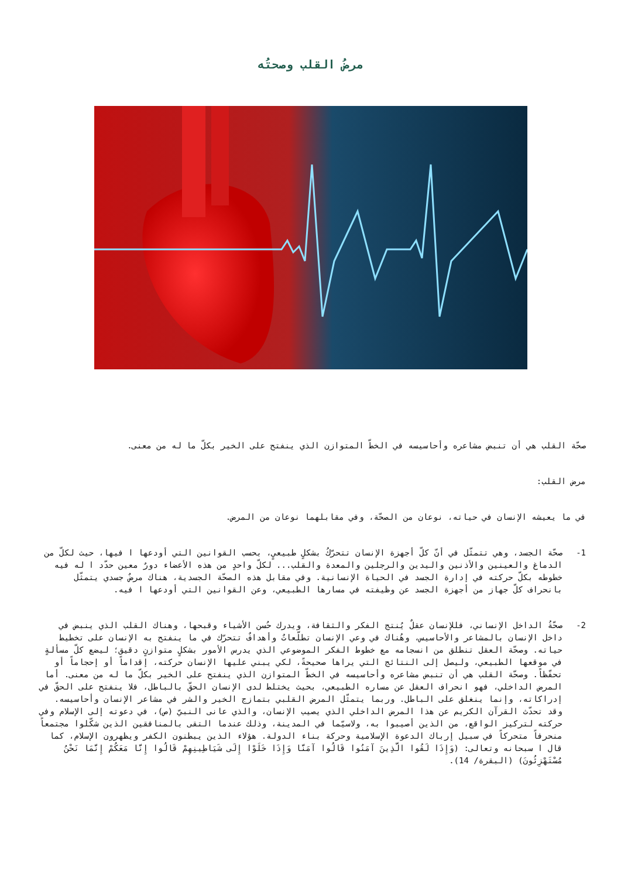مرضُ القلب وصحتُه
صحّة القلب هي أن تنبض مشاعره وأحاسيسه في الخطّ المتوازن الذي ينفتح على الخير بكلّ ما له من معنى.
مرض القلب:
في ما يعيشه الإنسان في حياته، نوعان من الصحّة، وفي مقابلهما نوعان من المرض.
1- صحّة الجسد، وهي تتمثّل في أنّ كلّ أجهزة الإنسان تتحرّكُ بشكلٍ طبيعيٍ، بحسب القوانين التي أودعها ا فيها، حيث لكلّ من الدماغ والعينين والأذنين واليدين والرجلين والمعدة والقلب... لكلّ واحدٍ من هذه الأعضاء دورٌ معين حدّد ا له فيه خطوطه بكلّ حركته في إدارة الجسد في الحياة الإنسانية. وفي مقابل هذه الصحّة الجسدية، هناك مرضٌ جسدي يتمثّل بانحراف كلّ جهاز من أجهزة الجسد عن وظيفته في مسارها الطبيعي، وعن القوانين التي أودعها ا فيه.
2- صحّةُ الداخل الإنساني، فللإنسان عقلٌ يُنتج الفكر والثقافة، ويدرك حُسن الأشياء وقبحها، وهناك القلب الذي ينبض في داخل الإنسان بالمشاعر والأحاسيس، وهُناك في وعي الإنسان تطلّعاتٌ وأهدافٌ تتحرّك في ما ينفتح به الإنسان على تخطيط حياته. وصحّة العقل تنطلق من انسجامه مع خطوط الفكر الموضوعي الذي يدرس الأمور بشكلٍ متوازنٍ دقيق؛ ليضع كلّ مسألةٍ في موقعها الطبيعي، وليصل إلى النتائج التي يراها صحيحةً، لكي يبني عليها الإنسان حركته، إقداماً أو إحجاماً أو تحفّظاً. وصحّة القلب هي أن تنبض مشاعره وأحاسيسه في الخطّ المتوازن الذي ينفتح على الخير بكلّ ما له من معنى. أما المرض الداخلي، فهو انحراف العقل عن مساره الطبيعي، بحيث يختلط لدى الإنسان الحقّ بالباطل، فلا ينفتح على الحقّ في إدراكاته، وإنما ينغلق على الباطل. وربما يتمثّل المرض القلبي بتمازج الخير والشر في مشاعر الإنسان وأحاسيسه. وقد تحدّث القرآن الكريم عن هذا المرض الداخلي الذي يصيب الإنسان، والذي عانى النبيّ (ص)، في دعوته إلى الإسلام وفي حركته لتركيز الواقع، من الذين أصيبوا به، ولاسيّما في المدينة، وذلك عندما التقى بالمنافقين الذين شكّلوا مجتمعاً منحرفاً متحركاً في سبيل إرباك الدعوة الإسلامية وحركة بناء الدولة. هؤلاء الذين يبطنون الكفر ويظهرون الإسلام، كما قال ا سبحانه وتعالى: (وَإِذَا لَقُوا الَّذِينَ آمَنُوا قَالُوا آمَنَّا وَإِذَا خَلَوْا إِلَى شَيَاطِينِهِمْ قَالُوا إِنَّا مَعَكُمْ إِنَّمَا نَحْنُ مُسْتَهْزِئُونَ) (البقرة/ 14).